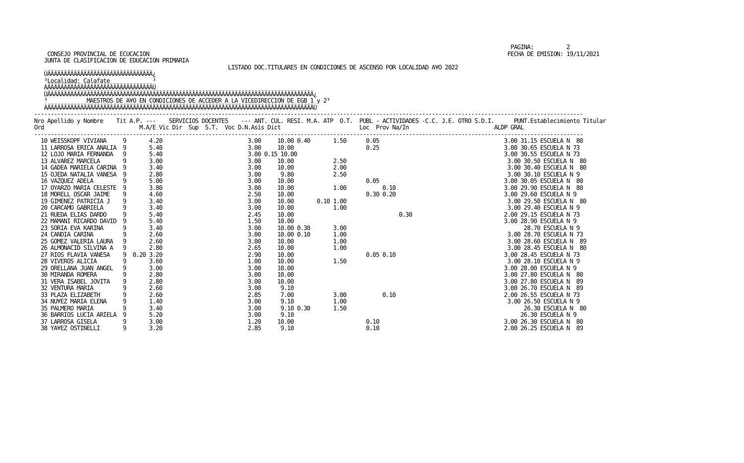PAGINA:          2
     CONSEJO PROVINCIAL DE ECUCACION                                                                                                             FECHA DE EMISION: 19/11/2021
    JUNTA DE CLASIFICACION DE EDUCACION PRIMARIA
                                                            LISTADO DOC.TITULARES EN CONDICIONES DE ASCENSO POR LOCALIDAD A¥O 2022
    ÚÄÄÄÄÄÄÄÄÄÄÄÄÄÄÄÄÄÄÄÄÄÄÄÄÄÄÄÄÄÄÄÄ¿
    ³Localidad: Calafate             ³
    ÀÄÄÄÄÄÄÄÄÄÄÄÄÄÄÄÄÄÄÄÄÄÄÄÄÄÄÄÄÄÄÄÄÙ
    ÚÄÄÄÄÄÄÄÄÄÄÄÄÄÄÄÄÄÄÄÄÄÄÄÄÄÄÄÄÄÄÄÄÄÄÄÄÄÄÄÄÄÄÄÄÄÄÄÄÄÄÄÄÄÄÄÄÄÄÄÄÄÄÄÄÄÄÄÄÄÄÄÄÄÄÄÄÄÄÄÄÄ¿
    ³            MAESTROS DE A¥O EN CONDICIONES DE ACCEDER A LA VICEDIRECCION DE EGB 1 y 2³
    ÀÄÄÄÄÄÄÄÄÄÄÄÄÄÄÄÄÄÄÄÄÄÄÄÄÄÄÄÄÄÄÄÄÄÄÄÄÄÄÄÄÄÄÄÄÄÄÄÄÄÄÄÄÄÄÄÄÄÄÄÄÄÄÄÄÄÄÄÄÄÄÄÄÄÄÄÄÄÄÄÄÄÙ
 -----------------------------------------------------------------------------------------------------------------------------------------------------------------------
 Nro Apellido y Nombre    Tit A.P. ---    SERVICIOS DOCENTES    --- ANT. CUL. RESI. M.A. ATP  O.T.  PUBL - ACTIVIDADES -C.C. J.E. OTRO S.D.I.      PUNT.Establecimiento Titular
 Ord                             M.A/E Vic Dir  Sup  S.T.  Voc D.N.Asis Dict                        Loc  Prov Na/In                          ALDP GRAL
 -----------------------------------------------------------------------------------------------------------------------------------------------------------------------
   10 WEISSKOPF VIVIANA     9       4.20                          3.00     10.00 0.40       1.50      0.05                                      3.00 31.15 ESCUELA N  80
   11 LARROSA ERICA ANALIA  9       5.40                          3.00     10.00                      0.25                                      3.00 30.65 ESCUELA N 73
   12 LOJO MARIA FERNANDA   9       5.40                          3.00 0.15 10.00                                                               3.00 30.55 ESCUELA N 73
   13 ALVAREZ MARCELA       9       3.00                          3.00     10.00            2.50                                                 3.00 30.50 ESCUELA N  80
   14 GADEA MARIELA CARINA  9       3.40                          3.00     10.00            2.00                                                 3.00 30.40 ESCUELA N  80
   15 OJEDA NATALIA VANESA  9       2.80                          3.00      9.80            2.50                                                 3.00 30.10 ESCUELA N 9
   16 VAZQUEZ ADELA         9       5.00                          3.00     10.00                      0.05                                      3.00 30.05 ESCUELA N  80
   17 OYARZO MARIA CELESTE  9       3.80                          3.00     10.00            1.00           0.10                                 3.00 29.90 ESCUELA N  80
   18 MORELL OSCAR JAIME    9       4.60                          2.50     10.00                      0.30 0.20                                 3.00 29.60 ESCUELA N 9
   19 GIMENEZ PATRICIA J    9       3.40                          3.00     10.00       0.10 1.00                                                 3.00 29.50 ESCUELA N  80
   20 CARCAMO GABRIELA      9       3.40                          3.00     10.00            1.00                                                 3.00 29.40 ESCUELA N 9
   21 RUEDA ELIAS DARDO     9       5.40                          2.45     10.00                                0.30                            2.00 29.15 ESCUELA N 73
   22 MAMANI RICARDO DAVID  9       5.40                          1.50     10.00                                                                3.00 28.90 ESCUELA N 9
   23 SORIA EVA KARINA      9       3.40                          3.00     10.00 0.30       3.00                                                      28.70 ESCUELA N 9
   24 CANDIA CARINA         9       2.60                          3.00     10.00 0.10       1.00                                                 3.00 28.70 ESCUELA N 73
   25 GOMEZ VALERIA LAURA   9       2.60                          3.00     10.00            1.00                                                 3.00 28.60 ESCUELA N  89
   26 ALMONACID SILVINA A   9       2.80                          2.65     10.00            1.00                                                 3.00 28.45 ESCUELA N  80
   27 RIOS FLAVIA VANESA    9  0.20 3.20                          2.90     10.00                      0.05 0.10                                 3.00 28.45 ESCUELA N 73
   28 VIVEROS ALICIA        9       3.60                          1.00     10.00            1.50                                                 3.00 28.10 ESCUELA N 9
   29 ORELLANA JUAN ANGEL   9       3.00                          3.00     10.00                                                                3.00 28.00 ESCUELA N 9
   30 MIRANDA ROMERA        9       2.80                          3.00     10.00                                                                3.00 27.80 ESCUELA N  80
   31 VERA ISABEL JOVITA    9       2.80                          3.00     10.00                                                                3.00 27.80 ESCUELA N  89
   32 VENTURA MARIA         9       2.60                          3.00      9.10                                                                3.00 26.70 ESCUELA N  89
   33 PLAZA ELIZABETH       9       2.60                          2.85      7.00            3.00           0.10                                 2.00 26.55 ESCUELA N 73
   34 NU¥EZ MARIA ELENA     9       1.40                          3.00      9.10            1.00                                                 3.00 26.50 ESCUELA N 9
   35 PALMERO MARIA         9       3.40                          3.00      9.10 0.30       1.50                                                      26.30 ESCUELA N  80
   36 BARRIOS LUCIA ARIELA  9       5.20                          3.00      9.10                                                                     26.30 ESCUELA N 9
   37 LARROSA GISELA        9       3.00                          1.20     10.00                      0.10                                      3.00 26.30 ESCUELA N  80
   38 YA¥EZ OSTINELLI       9       3.20                          2.85      9.10                      0.10                                      2.00 26.25 ESCUELA N  89